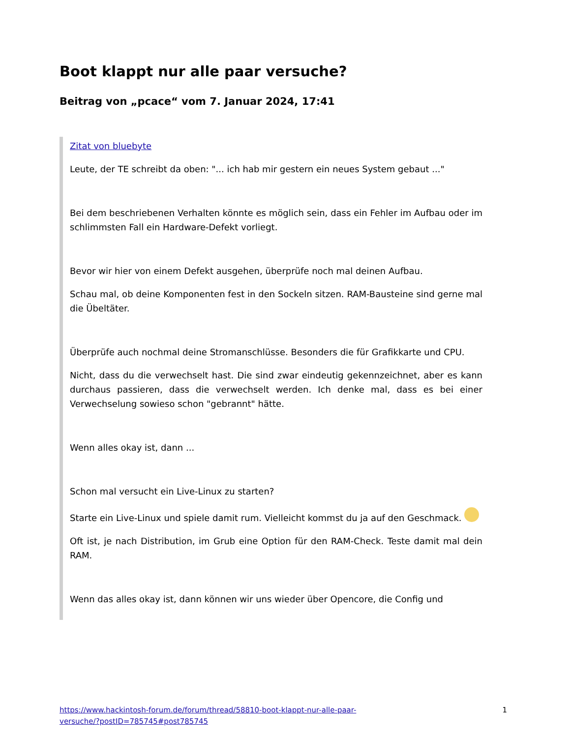Boot klappt nur alle paar versuche?
Beitrag von „pcace“ vom 7. Januar 2024, 17:41
Zitat von bluebyte
Leute, der TE schreibt da oben: "... ich hab mir gestern ein neues System gebaut ..."
Bei dem beschriebenen Verhalten könnte es möglich sein, dass ein Fehler im Aufbau oder im schlimmsten Fall ein Hardware-Defekt vorliegt.
Bevor wir hier von einem Defekt ausgehen, überprüfe noch mal deinen Aufbau.
Schau mal, ob deine Komponenten fest in den Sockeln sitzen. RAM-Bausteine sind gerne mal die Übeltäter.
Überprüfe auch nochmal deine Stromanschlüsse. Besonders die für Grafikkarte und CPU.
Nicht, dass du die verwechselt hast. Die sind zwar eindeutig gekennzeichnet, aber es kann durchaus passieren, dass die verwechselt werden. Ich denke mal, dass es bei einer Verwechselung sowieso schon "gebrannt" hätte.
Wenn alles okay ist, dann ...
Schon mal versucht ein Live-Linux zu starten?
Starte ein Live-Linux und spiele damit rum. Vielleicht kommst du ja auf den Geschmack.
Oft ist, je nach Distribution, im Grub eine Option für den RAM-Check. Teste damit mal dein RAM.
Wenn das alles okay ist, dann können wir uns wieder über Opencore, die Config und
https://www.hackintosh-forum.de/forum/thread/58810-boot-klappt-nur-alle-paar-
versuche/?postID=785745#post785745 1